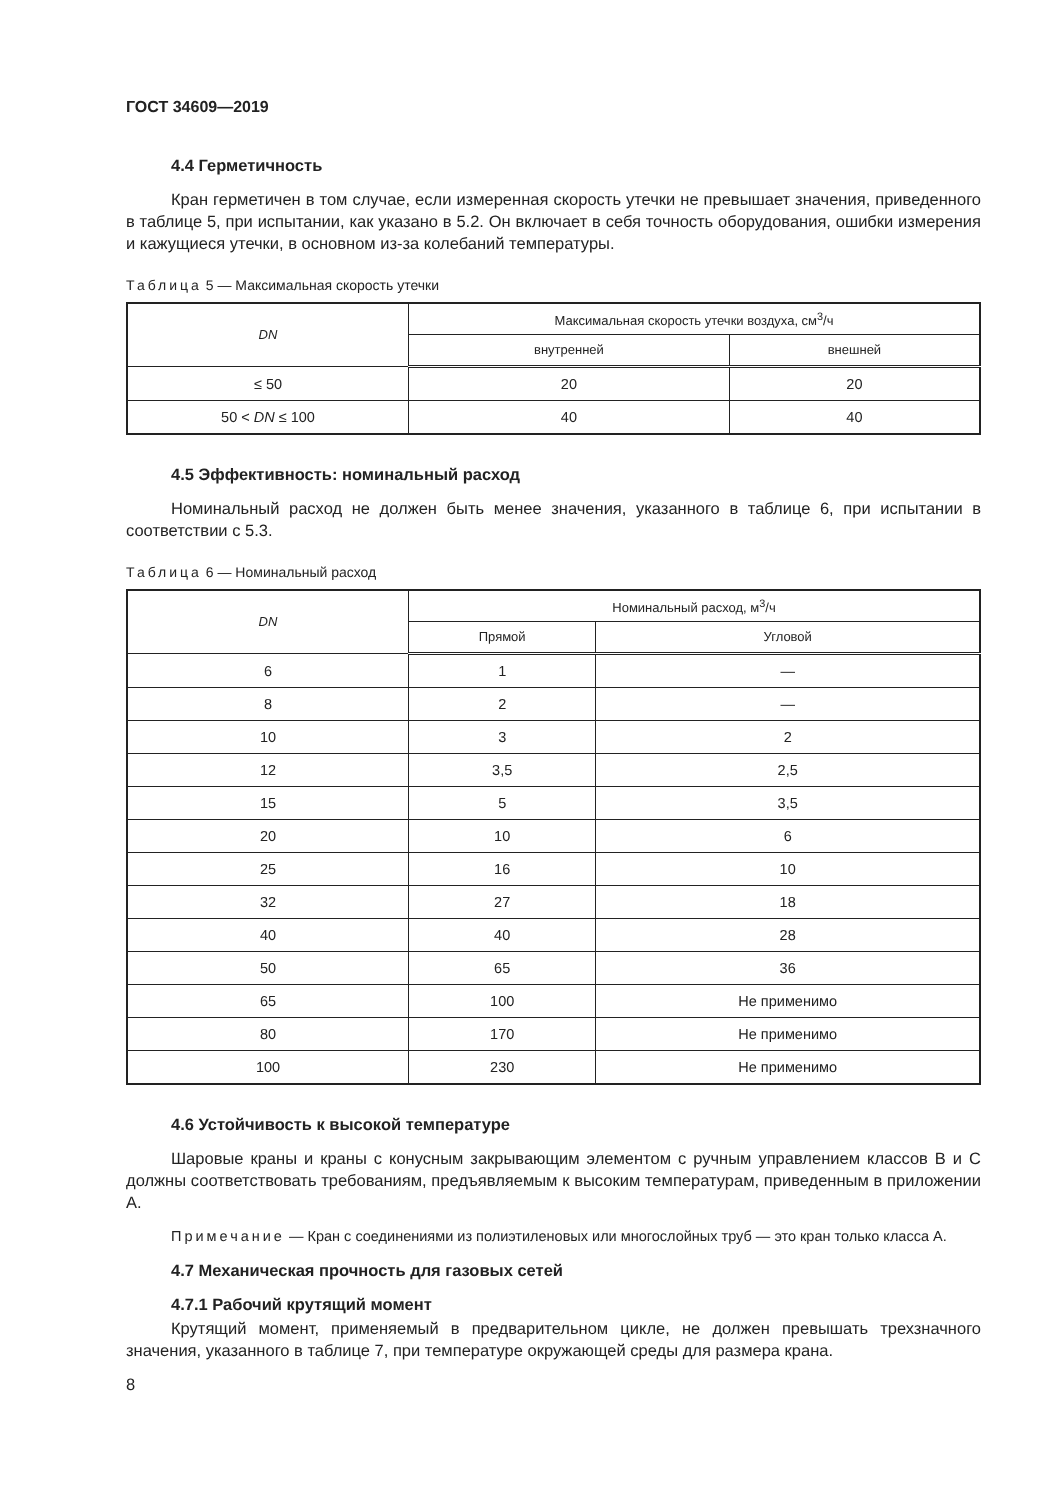ГОСТ 34609—2019
4.4 Герметичность
Кран герметичен в том случае, если измеренная скорость утечки не превышает значения, приведенного в таблице 5, при испытании, как указано в 5.2. Он включает в себя точность оборудования, ошибки измерения и кажущиеся утечки, в основном из-за колебаний температуры.
Таблица 5 — Максимальная скорость утечки
| DN | Максимальная скорость утечки воздуха, см<sup>3</sup>/ч | |
| --- | --- | --- |
| | внутренней | внешней |
| ≤ 50 | 20 | 20 |
| 50 < DN ≤ 100 | 40 | 40 |
4.5 Эффективность: номинальный расход
Номинальный расход не должен быть менее значения, указанного в таблице 6, при испытании в соответствии с 5.3.
Таблица 6 — Номинальный расход
| DN | Номинальный расход, м<sup>3</sup>/ч | |
| --- | --- | --- |
| | Прямой | Угловой |
| 6 | 1 | — |
| 8 | 2 | — |
| 10 | 3 | 2 |
| 12 | 3,5 | 2,5 |
| 15 | 5 | 3,5 |
| 20 | 10 | 6 |
| 25 | 16 | 10 |
| 32 | 27 | 18 |
| 40 | 40 | 28 |
| 50 | 65 | 36 |
| 65 | 100 | Не применимо |
| 80 | 170 | Не применимо |
| 100 | 230 | Не применимо |
4.6 Устойчивость к высокой температуре
Шаровые краны и краны с конусным закрывающим элементом с ручным управлением классов В и С должны соответствовать требованиям, предъявляемым к высоким температурам, приведенным в приложении А.
Примечание — Кран с соединениями из полиэтиленовых или многослойных труб — это кран только класса А.
4.7 Механическая прочность для газовых сетей
4.7.1 Рабочий крутящий момент
Крутящий момент, применяемый в предварительном цикле, не должен превышать трехзначного значения, указанного в таблице 7, при температуре окружающей среды для размера крана.
8